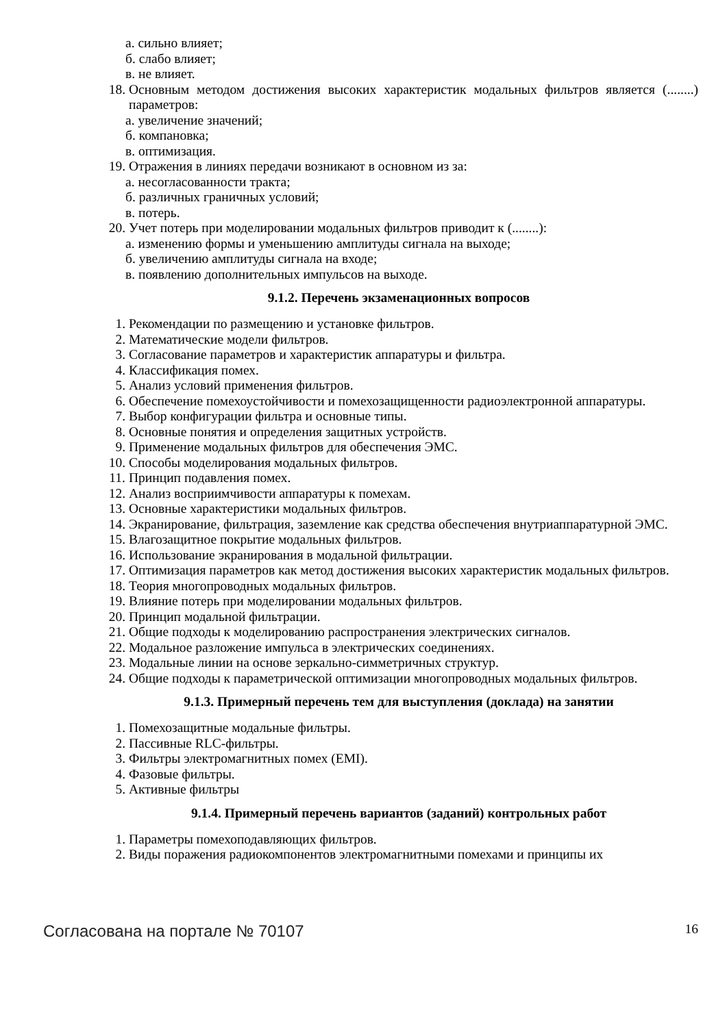а. сильно влияет;
б. слабо влияет;
в. не влияет.
18. Основным методом достижения высоких характеристик модальных фильтров является (........) параметров:
а. увеличение значений;
б. компановка;
в. оптимизация.
19. Отражения в линиях передачи возникают в основном из за:
а. несогласованности тракта;
б. различных граничных условий;
в. потерь.
20. Учет потерь при моделировании модальных фильтров приводит к (........):
а. изменению формы и уменьшению амплитуды сигнала на выходе;
б. увеличению амплитуды сигнала на входе;
в. появлению дополнительных импульсов на выходе.
9.1.2. Перечень экзаменационных вопросов
1. Рекомендации по размещению и установке фильтров.
2. Математические модели фильтров.
3. Согласование параметров и характеристик аппаратуры и фильтра.
4. Классификация помех.
5. Анализ условий применения фильтров.
6. Обеспечение помехоустойчивости и помехозащищенности радиоэлектронной аппаратуры.
7. Выбор конфигурации фильтра и основные типы.
8. Основные понятия и определения защитных устройств.
9. Применение модальных фильтров для обеспечения ЭМС.
10. Способы моделирования модальных фильтров.
11. Принцип подавления помех.
12. Анализ восприимчивости аппаратуры к помехам.
13. Основные характеристики модальных фильтров.
14. Экранирование, фильтрация, заземление как средства обеспечения внутриаппаратурной ЭМС.
15. Влагозащитное покрытие модальных фильтров.
16. Использование экранирования в модальной фильтрации.
17. Оптимизация параметров как метод достижения высоких характеристик модальных фильтров.
18. Теория многопроводных модальных фильтров.
19. Влияние потерь при моделировании модальных фильтров.
20. Принцип модальной фильтрации.
21. Общие подходы к моделированию распространения электрических сигналов.
22. Модальное разложение импульса в электрических соединениях.
23. Модальные линии на основе зеркально-симметричных структур.
24. Общие подходы к параметрической оптимизации многопроводных модальных фильтров.
9.1.3. Примерный перечень тем для выступления (доклада) на занятии
1. Помехозащитные модальные фильтры.
2. Пассивные RLC-фильтры.
3. Фильтры электромагнитных помех (EMI).
4. Фазовые фильтры.
5. Активные фильтры
9.1.4. Примерный перечень вариантов (заданий) контрольных работ
1. Параметры помехоподавляющих фильтров.
2. Виды поражения радиокомпонентов электромагнитными помехами и принципы их
Согласована на портале № 70107 16